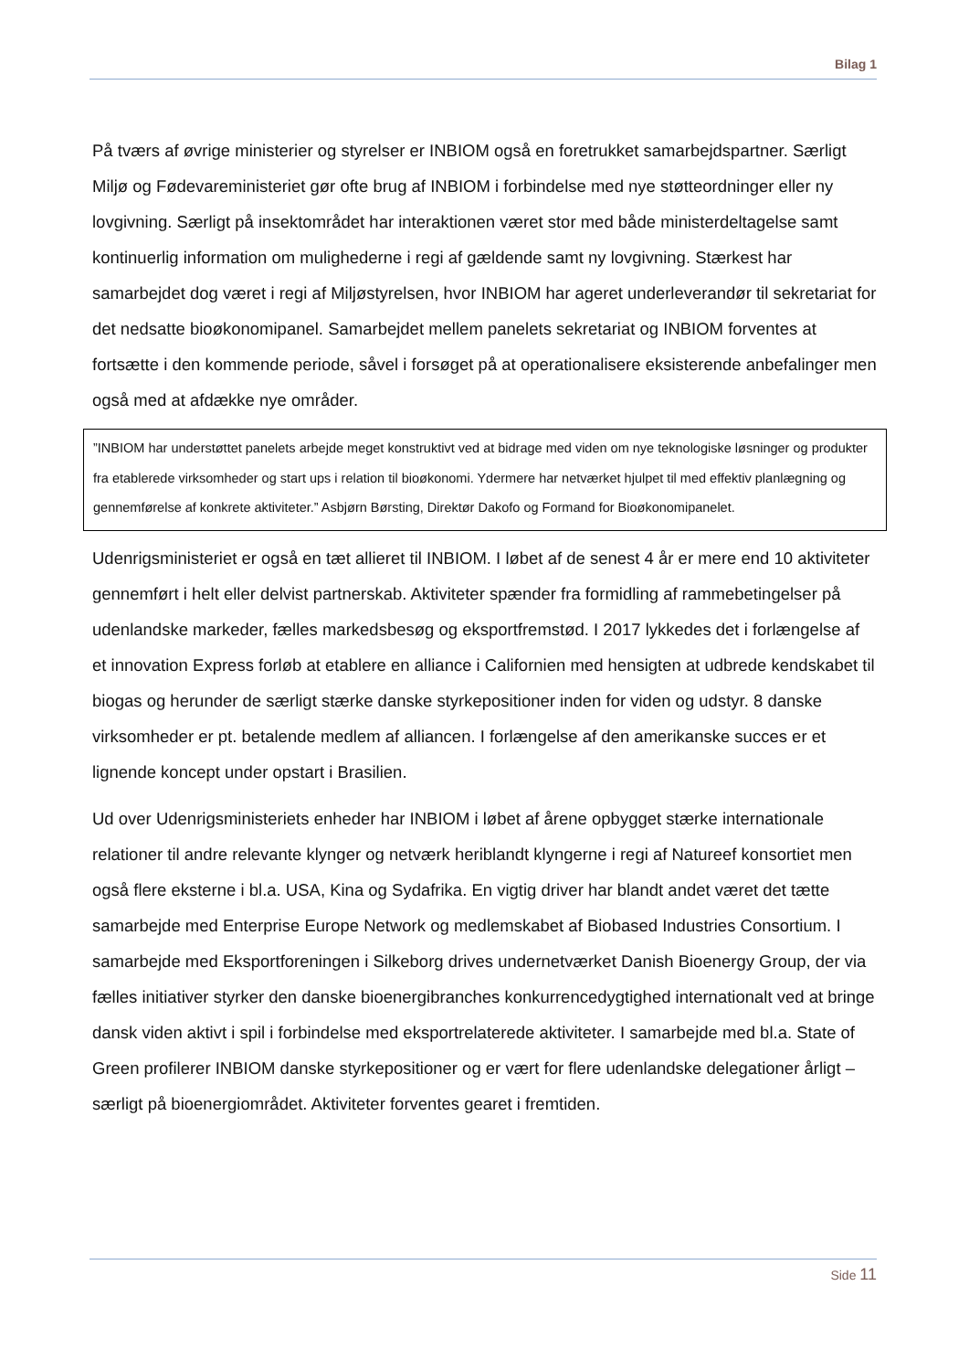Bilag 1
På tværs af øvrige ministerier og styrelser er INBIOM også en foretrukket samarbejdspartner. Særligt Miljø og Fødevareministeriet gør ofte brug af INBIOM i forbindelse med nye støtteordninger eller ny lovgivning. Særligt på insektområdet har interaktionen været stor med både ministerdeltagelse samt kontinuerlig information om mulighederne i regi af gældende samt ny lovgivning. Stærkest har samarbejdet dog været i regi af Miljøstyrelsen, hvor INBIOM har ageret underleverandør til sekretariat for det nedsatte bioøkonomipanel. Samarbejdet mellem panelets sekretariat og INBIOM forventes at fortsætte i den kommende periode, såvel i forsøget på at operationalisere eksisterende anbefalinger men også med at afdække nye områder.
”INBIOM har understøttet panelets arbejde meget konstruktivt ved at bidrage med viden om nye teknologiske løsninger og produkter fra etablerede virksomheder og start ups i relation til bioøkonomi. Ydermere har netværket hjulpet til med effektiv planlægning og gennemførelse af konkrete aktiviteter.” Asbjørn Børsting, Direktør Dakofo og Formand for Bioøkonomipanelet.
Udenrigsministeriet er også en tæt allieret til INBIOM. I løbet af de senest 4 år er mere end 10 aktiviteter gennemført i helt eller delvist partnerskab. Aktiviteter spænder fra formidling af rammebetingelser på udenlandske markeder, fælles markedsbesøg og eksportfremstød. I 2017 lykkedes det i forlængelse af et innovation Express forløb at etablere en alliance i Californien med hensigten at udbrede kendskabet til biogas og herunder de særligt stærke danske styrkepositioner inden for viden og udstyr. 8 danske virksomheder er pt. betalende medlem af alliancen. I forlængelse af den amerikanske succes er et lignende koncept under opstart i Brasilien.
Ud over Udenrigsministeriets enheder har INBIOM i løbet af årene opbygget stærke internationale relationer til andre relevante klynger og netværk heriblandt klyngerne i regi af Natureef konsortiet men også flere eksterne i bl.a. USA, Kina og Sydafrika. En vigtig driver har blandt andet været det tætte samarbejde med Enterprise Europe Network og medlemskabet af Biobased Industries Consortium. I samarbejde med Eksportforeningen i Silkeborg drives undernetværket Danish Bioenergy Group, der via fælles initiativer styrker den danske bioenergibranches konkurrencedygtighed internationalt ved at bringe dansk viden aktivt i spil i forbindelse med eksportrelaterede aktiviteter. I samarbejde med bl.a. State of Green profilerer INBIOM danske styrkepositioner og er vært for flere udenlandske delegationer årligt – særligt på bioenergiområdet. Aktiviteter forventes gearet i fremtiden.
Side 11